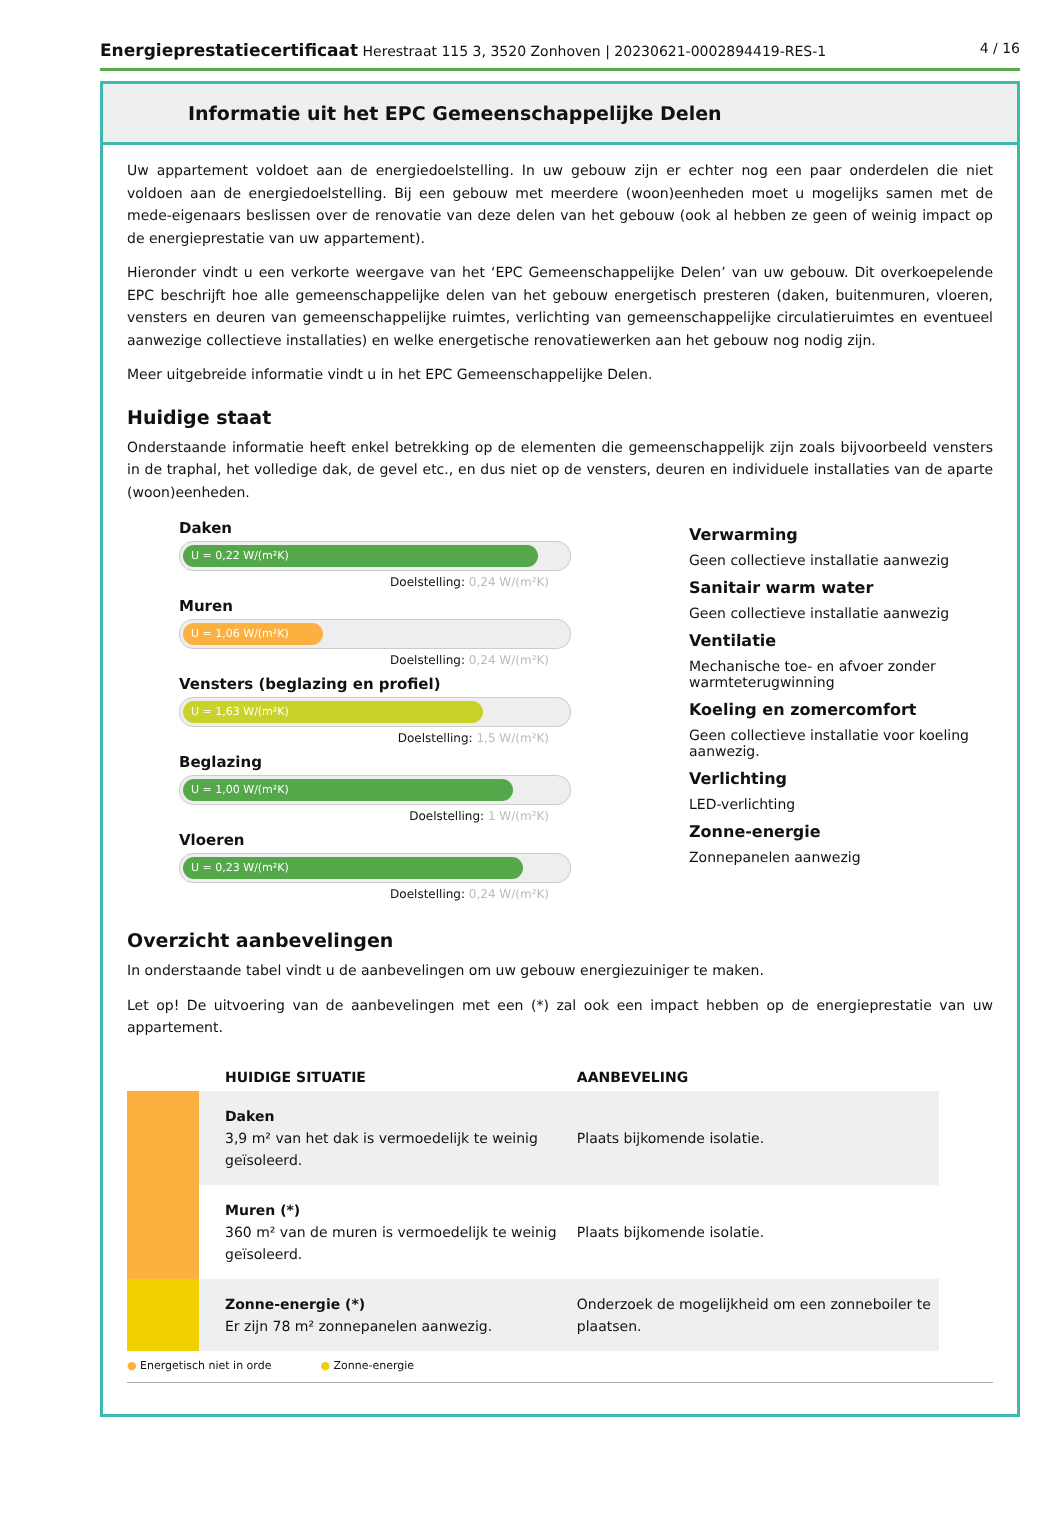Energieprestatiecertificaat Herestraat 115 3, 3520 Zonhoven | 20230621-0002894419-RES-1
4 / 16
Informatie uit het EPC Gemeenschappelijke Delen
Uw appartement voldoet aan de energiedoelstelling. In uw gebouw zijn er echter nog een paar onderdelen die niet voldoen aan de energiedoelstelling. Bij een gebouw met meerdere (woon)eenheden moet u mogelijks samen met de mede-eigenaars beslissen over de renovatie van deze delen van het gebouw (ook al hebben ze geen of weinig impact op de energieprestatie van uw appartement).
Hieronder vindt u een verkorte weergave van het ‘EPC Gemeenschappelijke Delen’ van uw gebouw. Dit overkoepelende EPC beschrijft hoe alle gemeenschappelijke delen van het gebouw energetisch presteren (daken, buitenmuren, vloeren, vensters en deuren van gemeenschappelijke ruimtes, verlichting van gemeenschappelijke circulatieruimtes en eventueel aanwezige collectieve installaties) en welke energetische renovatiewerken aan het gebouw nog nodig zijn.
Meer uitgebreide informatie vindt u in het EPC Gemeenschappelijke Delen.
Huidige staat
Onderstaande informatie heeft enkel betrekking op de elementen die gemeenschappelijk zijn zoals bijvoorbeeld vensters in de traphal, het volledige dak, de gevel etc., en dus niet op de vensters, deuren en individuele installaties van de aparte (woon)eenheden.
Daken
U = 0,22 W/(m²K)
Doelstelling: 0,24 W/(m²K)
Muren
U = 1,06 W/(m²K)
Doelstelling: 0,24 W/(m²K)
Vensters (beglazing en profiel)
U = 1,63 W/(m²K)
Doelstelling: 1,5 W/(m²K)
Beglazing
U = 1,00 W/(m²K)
Doelstelling: 1 W/(m²K)
Vloeren
U = 0,23 W/(m²K)
Doelstelling: 0,24 W/(m²K)
Verwarming
Geen collectieve installatie aanwezig
Sanitair warm water
Geen collectieve installatie aanwezig
Ventilatie
Mechanische toe- en afvoer zonder warmteterugwinning
Koeling en zomercomfort
Geen collectieve installatie voor koeling aanwezig.
Verlichting
LED-verlichting
Zonne-energie
Zonnepanelen aanwezig
Overzicht aanbevelingen
In onderstaande tabel vindt u de aanbevelingen om uw gebouw energiezuiniger te maken.
Let op! De uitvoering van de aanbevelingen met een (*) zal ook een impact hebben op de energieprestatie van uw appartement.
| | HUIDIGE SITUATIE | AANBEVELING |
| --- | --- | --- |
| | Daken 3,9 m² van het dak is vermoedelijk te weinig geïsoleerd. | Plaats bijkomende isolatie. |
| | Muren (*) 360 m² van de muren is vermoedelijk te weinig geïsoleerd. | Plaats bijkomende isolatie. |
| | Zonne-energie (*) Er zijn 78 m² zonnepanelen aanwezig. | Onderzoek de mogelijkheid om een zonneboiler te plaatsen. |
● Energetisch niet in orde ● Zonne-energie